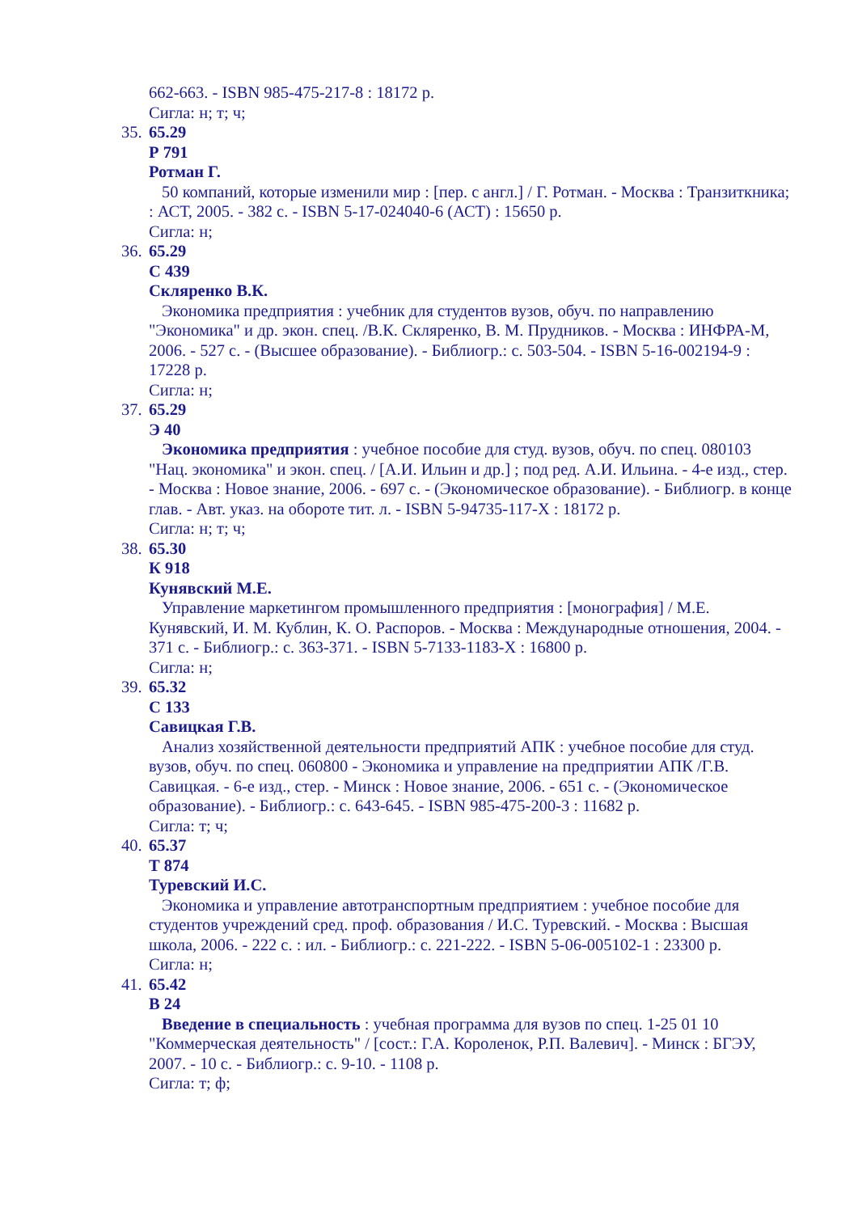662-663. - ISBN 985-475-217-8 : 18172 р.
Сигла: н; т; ч;
35.
65.29
Р 791
Ротман Г.
50 компаний, которые изменили мир : [пер. с англ.] / Г. Ротман. - Москва : Транзиткника; : АСТ, 2005. - 382 с. - ISBN 5-17-024040-6 (АСТ) : 15650 р.
Сигла: н;
36.
65.29
С 439
Скляренко В.К.
Экономика предприятия : учебник для студентов вузов, обуч. по направлению "Экономика" и др. экон. спец. /В.К. Скляренко, В. М. Прудников. - Москва : ИНФРА-М, 2006. - 527 с. - (Высшее образование). - Библиогр.: с. 503-504. - ISBN 5-16-002194-9 : 17228 р.
Сигла: н;
37.
65.29
Э 40
Экономика предприятия : учебное пособие для студ. вузов, обуч. по спец. 080103 "Нац. экономика" и экон. спец. / [А.И. Ильин и др.] ; под ред. А.И. Ильина. - 4-е изд., стер. - Москва : Новое знание, 2006. - 697 с. - (Экономическое образование). - Библиогр. в конце глав. - Авт. указ. на обороте тит. л. - ISBN 5-94735-117-X : 18172 р.
Сигла: н; т; ч;
38.
65.30
К 918
Кунявский М.Е.
Управление маркетингом промышленного предприятия : [монография] / М.Е. Кунявский, И. М. Кублин, К. О. Распоров. - Москва : Международные отношения, 2004. - 371 с. - Библиогр.: с. 363-371. - ISBN 5-7133-1183-X : 16800 р.
Сигла: н;
39.
65.32
С 133
Савицкая Г.В.
Анализ хозяйственной деятельности предприятий АПК : учебное пособие для студ. вузов, обуч. по спец. 060800 - Экономика и управление на предприятии АПК /Г.В. Савицкая. - 6-е изд., стер. - Минск : Новое знание, 2006. - 651 с. - (Экономическое образование). - Библиогр.: с. 643-645. - ISBN 985-475-200-3 : 11682 р.
Сигла: т; ч;
40.
65.37
Т 874
Туревский И.С.
Экономика и управление автотранспортным предприятием : учебное пособие для студентов учреждений сред. проф. образования / И.С. Туревский. - Москва : Высшая школа, 2006. - 222 с. : ил. - Библиогр.: с. 221-222. - ISBN 5-06-005102-1 : 23300 р.
Сигла: н;
41.
65.42
В 24
Введение в специальность : учебная программа для вузов по спец. 1-25 01 10 "Коммерческая деятельность" / [сост.: Г.А. Короленок, Р.П. Валевич]. - Минск : БГЭУ, 2007. - 10 с. - Библиогр.: с. 9-10. - 1108 р.
Сигла: т; ф;